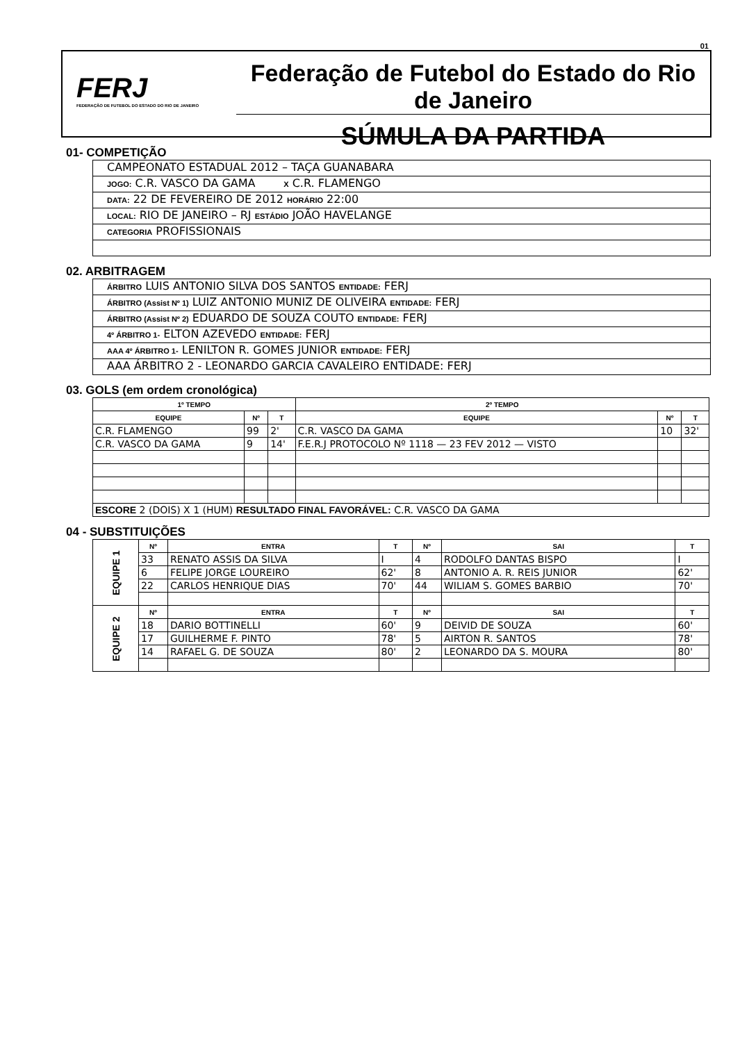01
FERJ
FEDERAÇÃO DE FUTEBOL DO ESTADO DO RIO DE JANEIRO
Federação de Futebol do Estado do Rio de Janeiro
SÚMULA DA PARTIDA
01- COMPETIÇÃO
CAMPEONATO ESTADUAL 2012 – TAÇA GUANABARA
JOGO: C.R. VASCO DA GAMA X C.R. FLAMENGO
DATA: 22 DE FEVEREIRO DE 2012 HORÁRIO 22:00
LOCAL: RIO DE JANEIRO – RJ ESTÁDIO JOÃO HAVELANGE
CATEGORIA PROFISSIONAIS
02. ARBITRAGEM
ÁRBITRO LUIS ANTONIO SILVA DOS SANTOS ENTIDADE: FERJ
ÁRBITRO (Assist Nº 1) LUIZ ANTONIO MUNIZ DE OLIVEIRA ENTIDADE: FERJ
ÁRBITRO (Assist Nº 2) EDUARDO DE SOUZA COUTO ENTIDADE: FERJ
4º ÁRBITRO 1- ELTON AZEVEDO ENTIDADE: FERJ
AAA 4º ÁRBITRO 1- LENILTON R. GOMES JUNIOR ENTIDADE: FERJ
AAA ÁRBITRO 2 - LEONARDO GARCIA CAVALEIRO ENTIDADE: FERJ
03. GOLS (em ordem cronológica)
| 1º TEMPO | | | 2º TEMPO | | |
| --- | --- | --- | --- | --- | --- |
| EQUIPE | Nº | T | EQUIPE | Nº | T |
| C.R. FLAMENGO | 99 | 2' | C.R. VASCO DA GAMA | 10 | 32' |
| C.R. VASCO DA GAMA | 9 | 14' | F.E.R.J PROTOCOLO Nº 1118 — 23 FEV 2012 — VISTO | | |
| ESCORE 2 (DOIS) X 1 (HUM) RESULTADO FINAL FAVORÁVEL: C.R. VASCO DA GAMA | | | | | |
04 - SUBSTITUIÇÕES
| EQUIPE 1 | Nº | ENTRA | T | Nº | SAI | T |
| | 33 | RENATO ASSIS DA SILVA | I | 4 | RODOLFO DANTAS BISPO | I |
| | 6 | FELIPE JORGE LOUREIRO | 62' | 8 | ANTONIO A. R. REIS JUNIOR | 62' |
| | 22 | CARLOS HENRIQUE DIAS | 70' | 44 | WILIAM S. GOMES BARBIO | 70' |
| EQUIPE 2 | Nº | ENTRA | T | Nº | SAI | T |
| | 18 | DARIO BOTTINELLI | 60' | 9 | DEIVID DE SOUZA | 60' |
| | 17 | GUILHERME F. PINTO | 78' | 5 | AIRTON R. SANTOS | 78' |
| | 14 | RAFAEL G. DE SOUZA | 80' | 2 | LEONARDO DA S. MOURA | 80' |